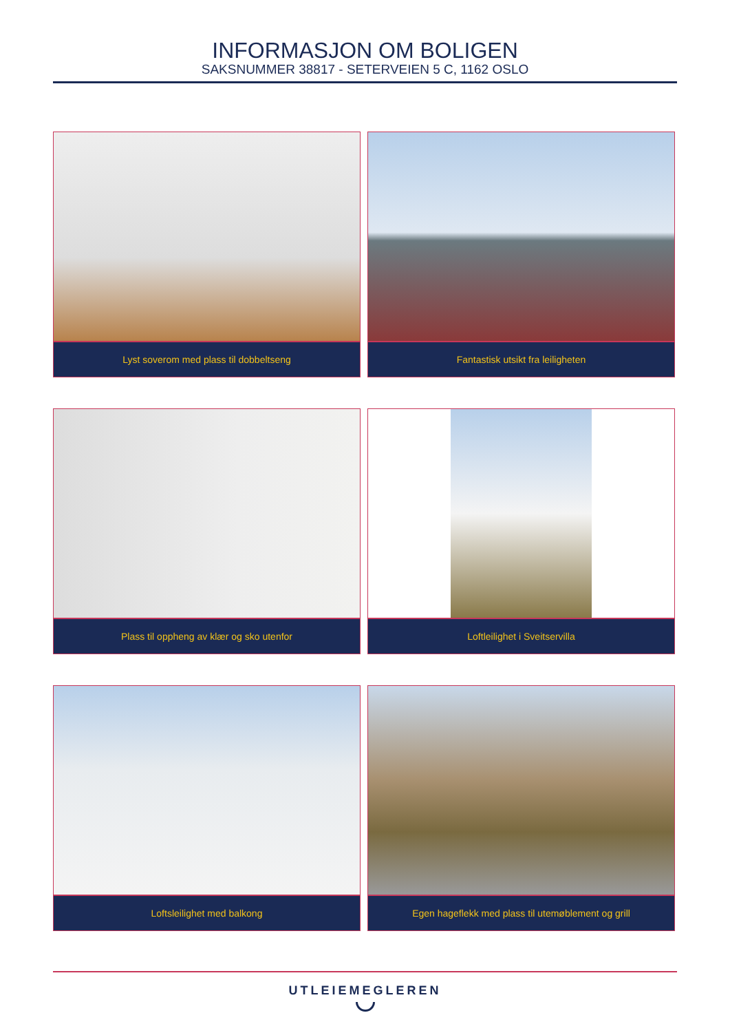INFORMASJON OM BOLIGEN
SAKSNUMMER 38817 - SETERVEIEN 5 C, 1162 OSLO
Lyst soverom med plass til dobbeltseng
Fantastisk utsikt fra leiligheten
Plass til oppheng av klær og sko utenfor
Loftleilighet i Sveitservilla
Loftsleilighet med balkong
Egen hageflekk med plass til utemøblement og grill
UTLEIEMEGLEREN